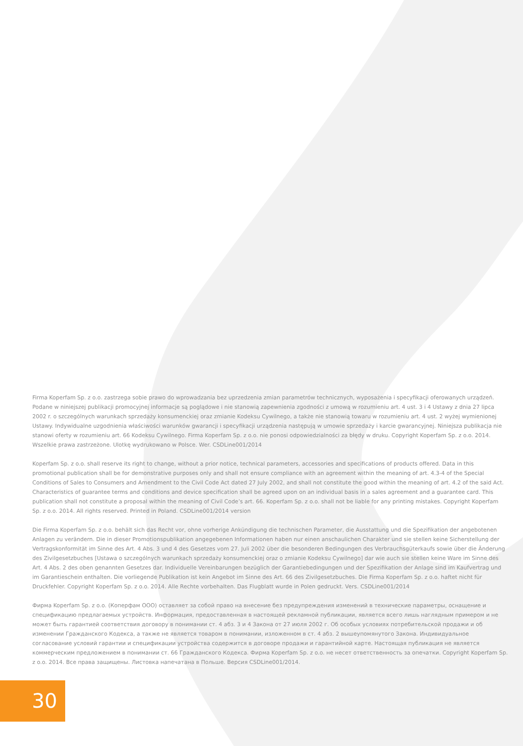Firma Koperfam Sp. z o.o. zastrzega sobie prawo do wprowadzania bez uprzedzenia zmian parametrów technicznych, wyposażenia i specyfikacji oferowanych urządzeń. Podane w niniejszej publikacji promocyjnej informacje są poglądowe i nie stanowią zapewnienia zgodności z umową w rozumieniu art. 4 ust. 3 i 4 Ustawy z dnia 27 lipca 2002 r. o szczególnych warunkach sprzedaży konsumenckiej oraz zmianie Kodeksu Cywilnego, a także nie stanowią towaru w rozumieniu art. 4 ust. 2 wyżej wymienionej Ustawy. Indywidualne uzgodnienia właściwości warunków gwarancji i specyfikacji urządzenia następują w umowie sprzedaży i karcie gwarancyjnej. Niniejsza publikacja nie stanowi oferty w rozumieniu art. 66 Kodeksu Cywilnego. Firma Koperfam Sp. z o.o. nie ponosi odpowiedzialności za błędy w druku. Copyright Koperfam Sp. z o.o. 2014. Wszelkie prawa zastrzeżone. Ulotkę wydrukowano w Polsce. Wer. CSDLine001/2014
Koperfam Sp. z o.o. shall reserve its right to change, without a prior notice, technical parameters, accessories and specifications of products offered. Data in this promotional publication shall be for demonstrative purposes only and shall not ensure compliance with an agreement within the meaning of art. 4.3-4 of the Special Conditions of Sales to Consumers and Amendment to the Civil Code Act dated 27 July 2002, and shall not constitute the good within the meaning of art. 4.2 of the said Act. Characteristics of guarantee terms and conditions and device specification shall be agreed upon on an individual basis in a sales agreement and a guarantee card. This publication shall not constitute a proposal within the meaning of Civil Code’s art. 66. Koperfam Sp. z o.o. shall not be liable for any printing mistakes. Copyright Koperfam Sp. z o.o. 2014. All rights reserved. Printed in Poland. CSDLine001/2014 version
Die Firma Koperfam Sp. z o.o. behält sich das Recht vor, ohne vorherige Ankündigung die technischen Parameter, die Ausstattung und die Spezifikation der angebotenen Anlagen zu verändern. Die in dieser Promotionspublikation angegebenen Informationen haben nur einen anschaulichen Charakter und sie stellen keine Sicherstellung der Vertragskonformität im Sinne des Art. 4 Abs. 3 und 4 des Gesetzes vom 27. Juli 2002 über die besonderen Bedingungen des Verbrauchsgüterkaufs sowie über die Änderung des Zivilgesetzbuches [Ustawa o szczególnych warunkach sprzedaży konsumenckiej oraz o zmianie Kodeksu Cywilnego] dar wie auch sie stellen keine Ware im Sinne des Art. 4 Abs. 2 des oben genannten Gesetzes dar. Individuelle Vereinbarungen bezüglich der Garantiebedingungen und der Spezifikation der Anlage sind im Kaufvertrag und im Garantieschein enthalten. Die vorliegende Publikation ist kein Angebot im Sinne des Art. 66 des Zivilgesetzbuches. Die Firma Koperfam Sp. z o.o. haftet nicht für Druckfehler. Copyright Koperfam Sp. z o.o. 2014. Alle Rechte vorbehalten. Das Flugblatt wurde in Polen gedruckt. Vers. CSDLine001/2014
Фирма Koperfam Sp. z o.o. (Коперфам ООО) оставляет за собой право на внесение без предупреждения изменений в технические параметры, оснащение и спецификацию предлагаемых устройств. Информация, предоставленная в настоящей рекламной публикации, является всего лишь наглядным примером и не может быть гарантией соответствия договору в понимании ст. 4 абз. 3 и 4 Закона от 27 июля 2002 г. Об особых условиях потребительской продажи и об изменении Гражданского Кодекса, а также не является товаром в понимании, изложенном в ст. 4 абз. 2 вышеупомянутого Закона. Индивидуальное согласование условий гарантии и спецификации устройства содержится в договоре продажи и гарантийной карте. Настоящая публикация не является коммерческим предложением в понимании ст. 66 Гражданского Кодекса. Фирма Koperfam Sp. z o.o. не несет ответственность за опечатки. Copyright Koperfam Sp. z o.o. 2014. Все права защищены. Листовка напечатана в Польше. Версия CSDLine001/2014.
30